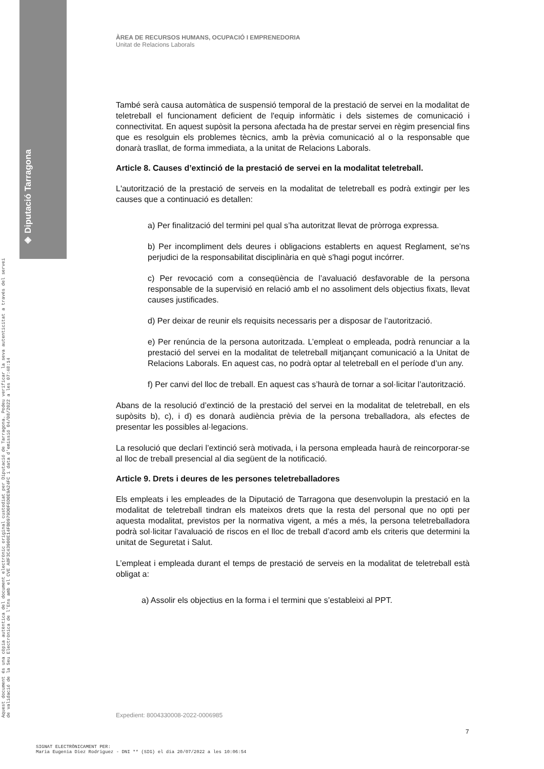◈ Diputació Tarragona
Aquest document és una còpia autèntica del document electrònic original custodiat per Diputació de Tarragona. Podeu verificar la seva autenticitat a través del servei de validació de la Seu Electrònica de l'Ens amb el CVE A8F3C43900E14FB0979D0F6D0E9A24FC i data d'emissió 04/08/2022 a les 07:48:14
ÀREA DE RECURSOS HUMANS, OCUPACIÓ I EMPRENEDORIA
Unitat de Relacions Laborals
També serà causa automàtica de suspensió temporal de la prestació de servei en la modalitat de teletreball el funcionament deficient de l'equip informàtic i dels sistemes de comunicació i connectivitat. En aquest supòsit la persona afectada ha de prestar servei en règim presencial fins que es resolguin els problemes tècnics, amb la prèvia comunicació al o la responsable que donarà trasllat, de forma immediata, a la unitat de Relacions Laborals.
Article 8. Causes d’extinció de la prestació de servei en la modalitat teletreball.
L'autorització de la prestació de serveis en la modalitat de teletreball es podrà extingir per les causes que a continuació es detallen:
a) Per finalització del termini pel qual s’ha autoritzat llevat de pròrroga expressa.
b) Per incompliment dels deures i obligacions establerts en aquest Reglament, se’ns perjudici de la responsabilitat disciplinària en què s'hagi pogut incórrer.
c) Per revocació com a conseqüència de l’avaluació desfavorable de la persona responsable de la supervisió en relació amb el no assoliment dels objectius fixats, llevat causes justificades.
d) Per deixar de reunir els requisits necessaris per a disposar de l’autorització.
e) Per renúncia de la persona autoritzada. L’empleat o empleada, podrà renunciar a la prestació del servei en la modalitat de teletreball mitjançant comunicació a la Unitat de Relacions Laborals. En aquest cas, no podrà optar al teletreball en el període d’un any.
f) Per canvi del lloc de treball. En aquest cas s’haurà de tornar a sol·licitar l’autorització.
Abans de la resolució d’extinció de la prestació del servei en la modalitat de teletreball, en els supòsits b), c), i d) es donarà audiència prèvia de la persona treballadora, als efectes de presentar les possibles al·legacions.
La resolució que declari l’extinció serà motivada, i la persona empleada haurà de reincorporar-se al lloc de treball presencial al dia següent de la notificació.
Article 9. Drets i deures de les persones teletreballadores
Els empleats i les empleades de la Diputació de Tarragona que desenvolupin la prestació en la modalitat de teletreball tindran els mateixos drets que la resta del personal que no opti per aquesta modalitat, previstos per la normativa vigent, a més a més, la persona teletreballadora podrà sol·licitar l’avaluació de riscos en el lloc de treball d’acord amb els criteris que determini la unitat de Seguretat i Salut.
L’empleat i empleada durant el temps de prestació de serveis en la modalitat de teletreball està obligat a:
a) Assolir els objectius en la forma i el termini que s’estableixi al PPT.
Expedient: 8004330008-2022-0006985
7
SIGNAT ELECTRÒNICAMENT PER:
Maria Eugenia Diez Rodriguez - DNI ** (SIG) el dia 20/07/2022 a les 10:06:54